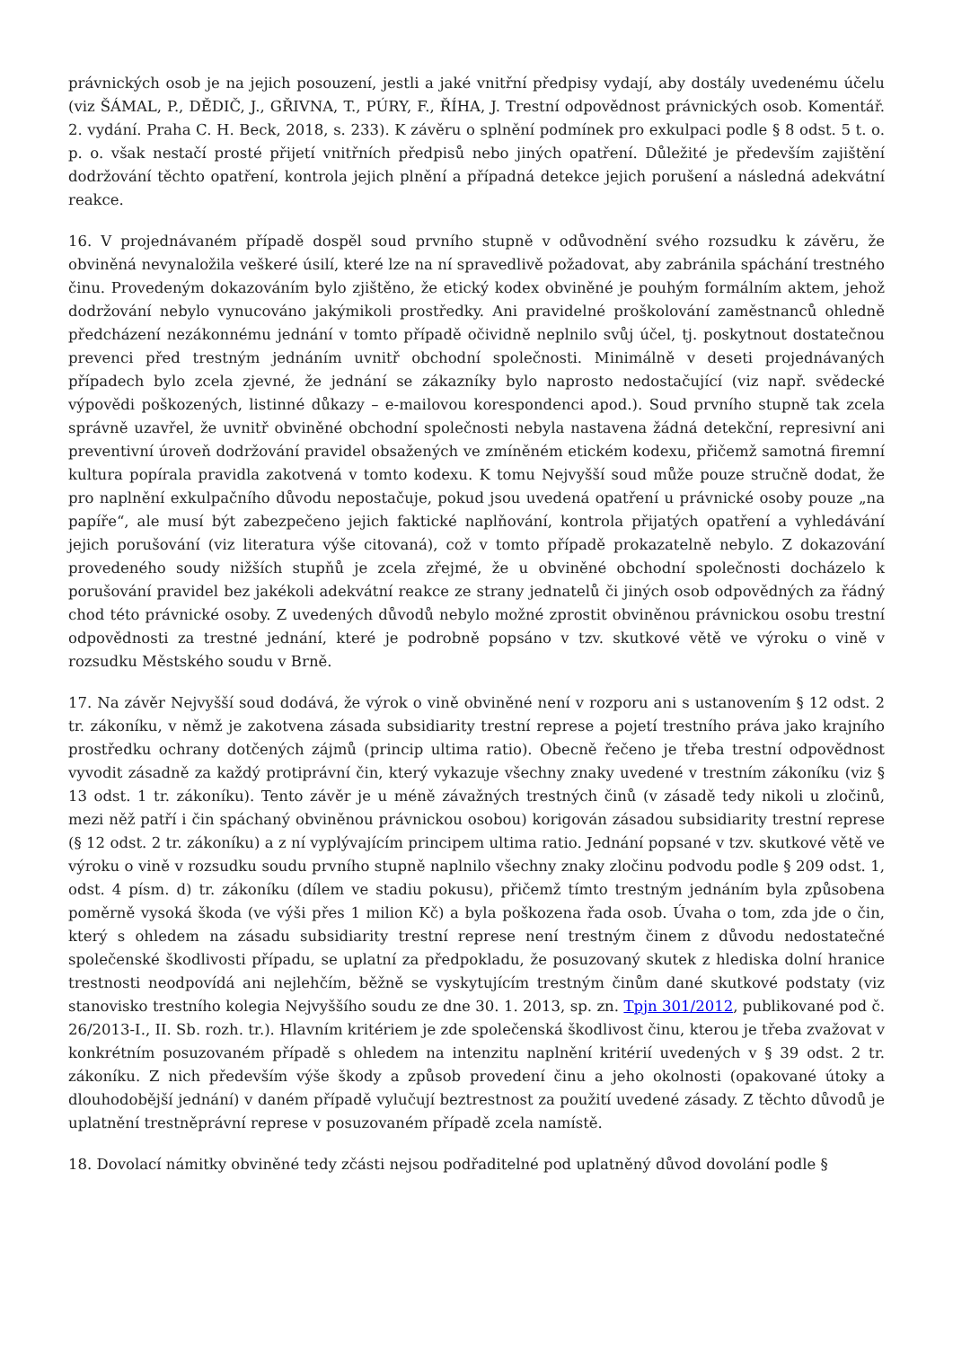právnických osob je na jejich posouzení, jestli a jaké vnitřní předpisy vydají, aby dostály uvedenému účelu (viz ŠÁMAL, P., DĚDIČ, J., GŘIVNA, T., PÚRY, F., ŘÍHA, J. Trestní odpovědnost právnických osob. Komentář. 2. vydání. Praha C. H. Beck, 2018, s. 233). K závěru o splnění podmínek pro exkulpaci podle § 8 odst. 5 t. o. p. o. však nestačí prosté přijetí vnitřních předpisů nebo jiných opatření. Důležité je především zajištění dodržování těchto opatření, kontrola jejich plnění a případná detekce jejich porušení a následná adekvátní reakce.
16. V projednávaném případě dospěl soud prvního stupně v odůvodnění svého rozsudku k závěru, že obviněná nevynaložila veškeré úsilí, které lze na ní spravedlivě požadovat, aby zabránila spáchání trestného činu. Provedeným dokazováním bylo zjištěno, že etický kodex obviněné je pouhým formálním aktem, jehož dodržování nebylo vynucováno jakýmikoli prostředky. Ani pravidelné proškolování zaměstnanců ohledně předcházení nezákonnému jednání v tomto případě očividně neplnilo svůj účel, tj. poskytnout dostatečnou prevenci před trestným jednáním uvnitř obchodní společnosti. Minimálně v deseti projednávaných případech bylo zcela zjevné, že jednání se zákazníky bylo naprosto nedostačující (viz např. svědecké výpovědi poškozených, listinné důkazy – e-mailovou korespondenci apod.). Soud prvního stupně tak zcela správně uzavřel, že uvnitř obviněné obchodní společnosti nebyla nastavena žádná detekční, represivní ani preventivní úroveň dodržování pravidel obsažených ve zmíněném etickém kodexu, přičemž samotná firemní kultura popírala pravidla zakotvená v tomto kodexu. K tomu Nejvyšší soud může pouze stručně dodat, že pro naplnění exkulpačního důvodu nepostačuje, pokud jsou uvedená opatření u právnické osoby pouze „na papíře“, ale musí být zabezpečeno jejich faktické naplňování, kontrola přijatých opatření a vyhledávání jejich porušování (viz literatura výše citovaná), což v tomto případě prokazatelně nebylo. Z dokazování provedeného soudy nižších stupňů je zcela zřejmé, že u obviněné obchodní společnosti docházelo k porušování pravidel bez jakékoli adekvátní reakce ze strany jednatelů či jiných osob odpovědných za řádný chod této právnické osoby. Z uvedených důvodů nebylo možné zprostit obviněnou právnickou osobu trestní odpovědnosti za trestné jednání, které je podrobně popsáno v tzv. skutkové větě ve výroku o vině v rozsudku Městského soudu v Brně.
17. Na závěr Nejvyšší soud dodává, že výrok o vině obviněné není v rozporu ani s ustanovením § 12 odst. 2 tr. zákoníku, v němž je zakotvena zásada subsidiarity trestní represe a pojetí trestního práva jako krajního prostředku ochrany dotčených zájmů (princip ultima ratio). Obecně řečeno je třeba trestní odpovědnost vyvodit zásadně za každý protiprávní čin, který vykazuje všechny znaky uvedené v trestním zákoníku (viz § 13 odst. 1 tr. zákoníku). Tento závěr je u méně závažných trestných činů (v zásadě tedy nikoli u zločinů, mezi něž patří i čin spáchaný obviněnou právnickou osobou) korigován zásadou subsidiarity trestní represe (§ 12 odst. 2 tr. zákoníku) a z ní vyplývajícím principem ultima ratio. Jednání popsané v tzv. skutkové větě ve výroku o vině v rozsudku soudu prvního stupně naplnilo všechny znaky zločinu podvodu podle § 209 odst. 1, odst. 4 písm. d) tr. zákoníku (dílem ve stadiu pokusu), přičemž tímto trestným jednáním byla způsobena poměrně vysoká škoda (ve výši přes 1 milion Kč) a byla poškozena řada osob. Úvaha o tom, zda jde o čin, který s ohledem na zásadu subsidiarity trestní represe není trestným činem z důvodu nedostatečné společenské škodlivosti případu, se uplatní za předpokladu, že posuzovaný skutek z hlediska dolní hranice trestnosti neodpovídá ani nejlehčím, běžně se vyskytujícím trestným činům dané skutkové podstaty (viz stanovisko trestního kolegia Nejvyššího soudu ze dne 30. 1. 2013, sp. zn. Tpjn 301/2012, publikované pod č. 26/2013-I., II. Sb. rozh. tr.). Hlavním kritériem je zde společenská škodlivost činu, kterou je třeba zvažovat v konkrétním posuzovaném případě s ohledem na intenzitu naplnění kritérií uvedených v § 39 odst. 2 tr. zákoníku. Z nich především výše škody a způsob provedení činu a jeho okolnosti (opakované útoky a dlouhodobější jednání) v daném případě vylučují beztrestnost za použití uvedené zásady. Z těchto důvodů je uplatnění trestněprávní represe v posuzovaném případě zcela namístě.
18. Dovolací námitky obviněné tedy zčásti nejsou podřaditelné pod uplatněný důvod dovolání podle §